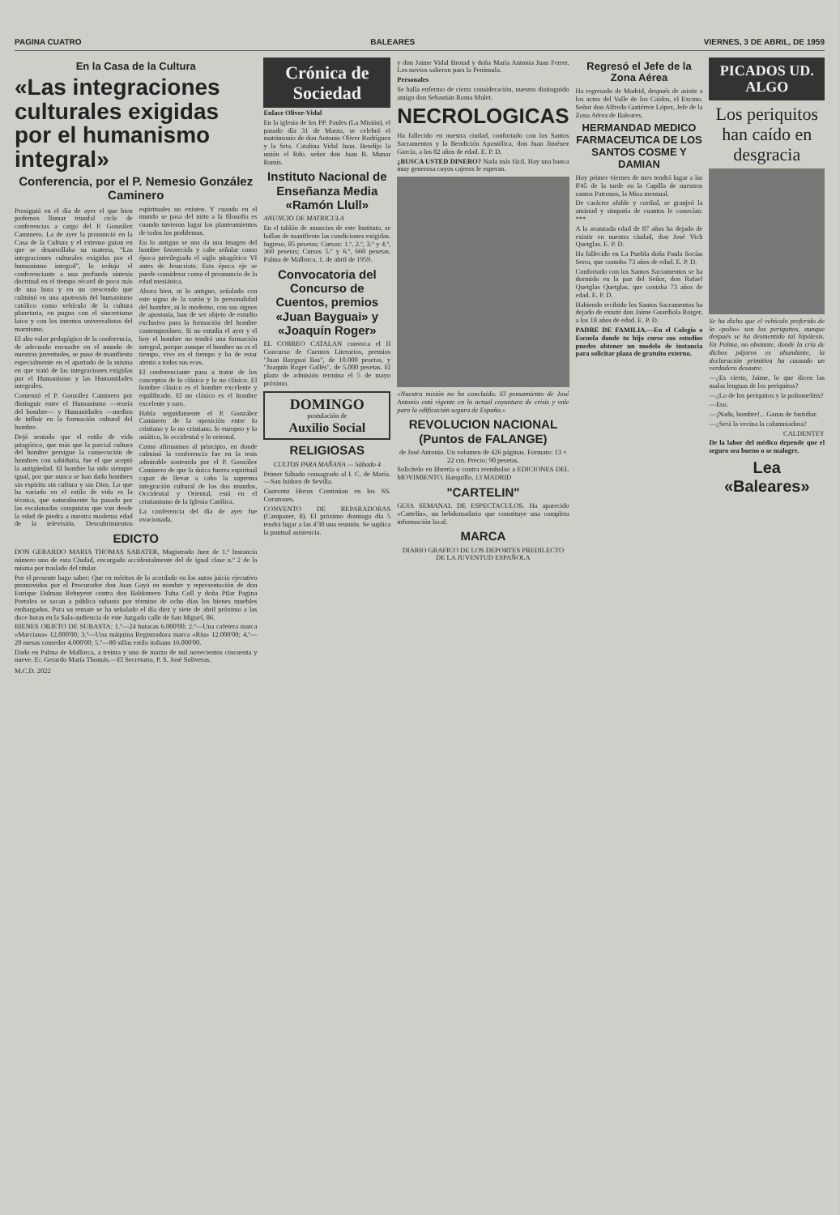PAGINA CUATRO BALEARES VIERNES, 3 DE ABRIL, DE 1959
En la Casa de la Cultura
«Las integraciones culturales exigidas por el humanismo integral»
Conferencia, por el P. Nemesio González Caminero
Prosiguió en el día de ayer el que bien podemos llamar triunfal ciclo de conferencias a cargo del P. González Caminero. La de ayer la pronunció en la Casa de la Cultura y el extenso guion en que se desarrollaba su materia, "Las integraciones culturales exigidas por el humanismo integral", lo redujo el conferenciante a una profunda síntesis doctrinal en el tiempo récord de poco más de una hora y en un crescendo que culminó en una apoteosis del humanismo católico como vehículo de la cultura planetaria, en pugna con el sincretismo laico y con los intentos universalistas del marxismo.
El alto valor pedagógico de la conferencia, de adecuado encuadre en el mundo de nuestras juventudes, se puso de manifiesto especialmente en el apartado de la misma en que trató de las integraciones exigidas por el Humanismo y las Humanidades integrales.
Comenzó el P. González Caminero por distinguir entre el Humanismo —teoría del hombre— y Humanidades —medios de influir en la formación cultural del hombre.
Dejó sentado que el estilo de vida pitagórico, que más que la parcial cultura del hombre persigue la consecución de hombres con sabiduría, fue el que aceptó la antigüedad. El hombre ha sido siempre igual, por que nunca se han dado hombres sin espíritu sin cultura y sin Dios. Lo que ha variado en el estilo de vida es la técnica, que naturalmente ha pasado por las escalonadas conquistas que van desde la edad de piedra a nuestra moderna edad de la televisión. Descubrimientos espirituales no existen. Y cuando en el mundo se pasa del mito a la filosofía es cuando tuvieron lugar los planteamientos de todos los problemas.
En lo antiguo se nos da una imagen del hombre favorecida y cabe señalar como época privilegiada el siglo pitagórico VI antes de Jesucristo. Esta época eje se puede considerar como el preanuncio de la edad mesiánica.
Ahora bien, ni lo antiguo, señalado con este signo de la razón y la personalidad del hombre, ni lo moderno, con sus signos de apostasía, han de ser objeto de estudio exclusivo para la formación del hombre contemporáneo. Si no estudia el ayer y el hoy el hombre no tendrá una formación integral, porque aunque el hombre no es el tiempo, vive en el tiempo y ha de estar atento a todos sus ecos.
El conferenciante pasa a tratar de los conceptos de lo clásico y lo no clásico. El hombre clásico es el hombre excelente y equilibrado. El no clásico es el hombre excelente y raro.
Habla seguidamente el P. González Caminero de la oposición entre lo cristiano y lo no cristiano, lo europeo y lo asiático, lo occidental y lo oriental.
Como afirmamos al principio, en donde culminó la conferencia fue en la tesis admirable sostenida por el P. González Caminero de que la única fuerza espiritual capaz de llevar a cabo la suprema integración cultural de los dos mundos, Occidental y Oriental, está en el cristianismo de la Iglesia Católica.
La conferencia del día de ayer fue ovacionada.
EDICTO
DON GERARDO MARIA THOMAS SABATER, Magistrado Juez de 1.ª Instancia número uno de esta Ciudad, encargado accidentalmente del de igual clase n.º 2 de la misma por traslado del titular.
Por el presente hago saber: Que en méritos de lo acordado en los autos juicio ejecutivo promovidos por el Procurador don Juan Gayá en nombre y representación de don Enrique Dalmau Rebuyent contra don Baldomero Tuba Coll y doña Pilar Pagina Portoles se sacan a pública subasta por término de ocho días los bienes muebles embargados. Para su remate se ha señalado el día diez y siete de abril próximo a las doce horas en la Sala-audiencia de este Juzgado calle de San Miguel, 86.
BIENES OBJETO DE SUBASTA: 1.º—24 butacas 6.000'00; 2.º—Una cafetera marca «Marciana» 12.000'00; 3.º—Una máquina Registradora marca «Riu» 12.000'00; 4.º—20 mesas comedor 4.000'00; 5.º—80 sillas estilo italiano 16.000'00.
Dado en Palma de Mallorca, a treinta y uno de marzo de mil novecientos cincuenta y nueve. E/. Gerardo María Thomás.—El Secretario, P. S. José Soliveras.
Crónica de Sociedad
Enlace Oliver-Vidal
En la iglesia de los PP. Paules (La Misión), el pasado día 31 de Marzo, se celebró el matrimonio de don Antonio Oliver Rodríguez y la Srta. Catalina Vidal Juan. Bendijo la unión el Rdo. señor don Juan B. Munar Ramis.
Instituto Nacional de Enseñanza Media «Ramón Llull»
ANUNCIO DE MATRICULA
En el tablón de anuncios de este Instituto, se hallan de manifiesto las condiciones exigidas. Ingreso, 85 pesetas; Cursos: 1.º, 2.º, 3.º y 4.º, 360 pesetas; Cursos 5.º y 6.º, 660 pesetas. Palma de Mallorca, 1. de abril de 1959.
Convocatoria del Concurso de Cuentos, premios «Juan Bayguai» y «Joaquín Roger»
EL CORREO CATALAN convoca el II Concurso de Cuentos Literarios, premios "Juan Bayguai Bas", de 10.000 pesetas, y "Joaquín Roger Gallés", de 5.000 pesetas. El plazo de admisión termina el 5 de mayo próximo.
DOMINGO
postulación de
Auxilio Social
RELIGIOSAS
CULTOS PARA MAÑANA — Sábado 4
Primer Sábado consagrado al I. C. de María.—San Isidoro de Sevilla.
Cuarenta Horas Continúan en los SS. Corazones.
CONVENTO DE REPARADORAS (Campaner, 8). El próximo domingo día 5 tendrá lugar a las 4'30 una reunión. Se suplica la puntual asistencia.
y don Jaime Vidal Brotad y doña María Antonia Juan Ferrer. Los novios salieron para la Península.
Personales
Se halla enfermo de cierta consideración, nuestro distinguido amigo don Sebastián Roma Mulet.
NECROLOGICAS
Ha fallecido en nuestra ciudad, confortado con los Santos Sacramentos y la Bendición Apostólica, don Juan Jiménez García, a los 82 años de edad. E. P. D.
¿BUSCA USTED DINERO? Nada más fácil. Hay una banca muy generosa cuyos cajeros le esperan.
«Nuestra misión no ha concluido. El pensamiento de José Antonio está vigente en la actual coyuntura de crisis y vale para la edificación segura de España.»
REVOLUCION NACIONAL
(Puntos de FALANGE)
de José Antonio. Un volumen de 426 páginas. Formato: 13 × 22 cm. Precio: 90 pesetas.
Solicítelo en librería o contra reembolso a EDICIONES DEL MOVIMIENTO, Barquillo, 13 MADRID
"CARTELIN"
GUIA SEMANAL DE ESPECTACULOS. Ha aparecido «Cartelín», un hebdomadario que constituye una completa información local.
MARCA
DIARIO GRAFICO DE LOS DEPORTES PREDILECTO DE LA JUVENTUD ESPAÑOLA
Regresó el Jefe de la Zona Aérea
Ha regresado de Madrid, después de asistir a los actos del Valle de los Caídos, el Excmo. Señor don Alfredo Gutiérrez López, Jefe de la Zona Aérea de Baleares.
HERMANDAD MEDICO FARMACEUTICA DE LOS SANTOS COSME Y DAMIAN
Hoy primer viernes de mes tendrá lugar a las 8'45 de la tarde en la Capilla de nuestros santos Patronos, la Misa mensual.
De carácter afable y cordial, se granjeó la amistad y simpatía de cuantos le conocían. ***
A la avanzada edad de 87 años ha dejado de existir en nuestra ciudad, don José Vich Quetglas. E. P. D.
Ha fallecido en La Puebla doña Paula Socías Serra, que contaba 73 años de edad. E. P. D.
Confortado con los Santos Sacramentos se ha dormido en la paz del Señor, don Rafael Quetglas Quetglas, que contaba 73 años de edad. E. P. D.
Habiendo recibido los Santos Sacramentos ha dejado de existir don Jaime Guardiola Roiger, a los 18 años de edad. E. P. D.
PADRE DE FAMILIA.—En el Colegio o Escuela donde tu hijo curse sus estudios puedes obtener un modelo de instancia para solicitar plaza de gratuito externo.
PICADOS UD. ALGO
Los periquitos han caído en desgracia
Se ha dicho que el vehículo preferido de la «polio» son los periquitos, aunque después se ha desmentido tal hipótesis. En Palma, no obstante, donde la cría de dichos pájaros es abundante, la declaración primitiva ha causado un verdadero desastre.
—¿Es cierto, Jaime, lo que dicen las malas lenguas de los periquitos?
—¿Lo de los periquitos y la poliomelitis?
—Eso.
—¡Nada, hombre!... Ganas de fastidiar.
—¿Será la vecina la calumniadora?
CALDENTEY
De la labor del médico depende que el seguro sea bueno o se malogre.
Lea «Baleares»
M.C.D. 2022